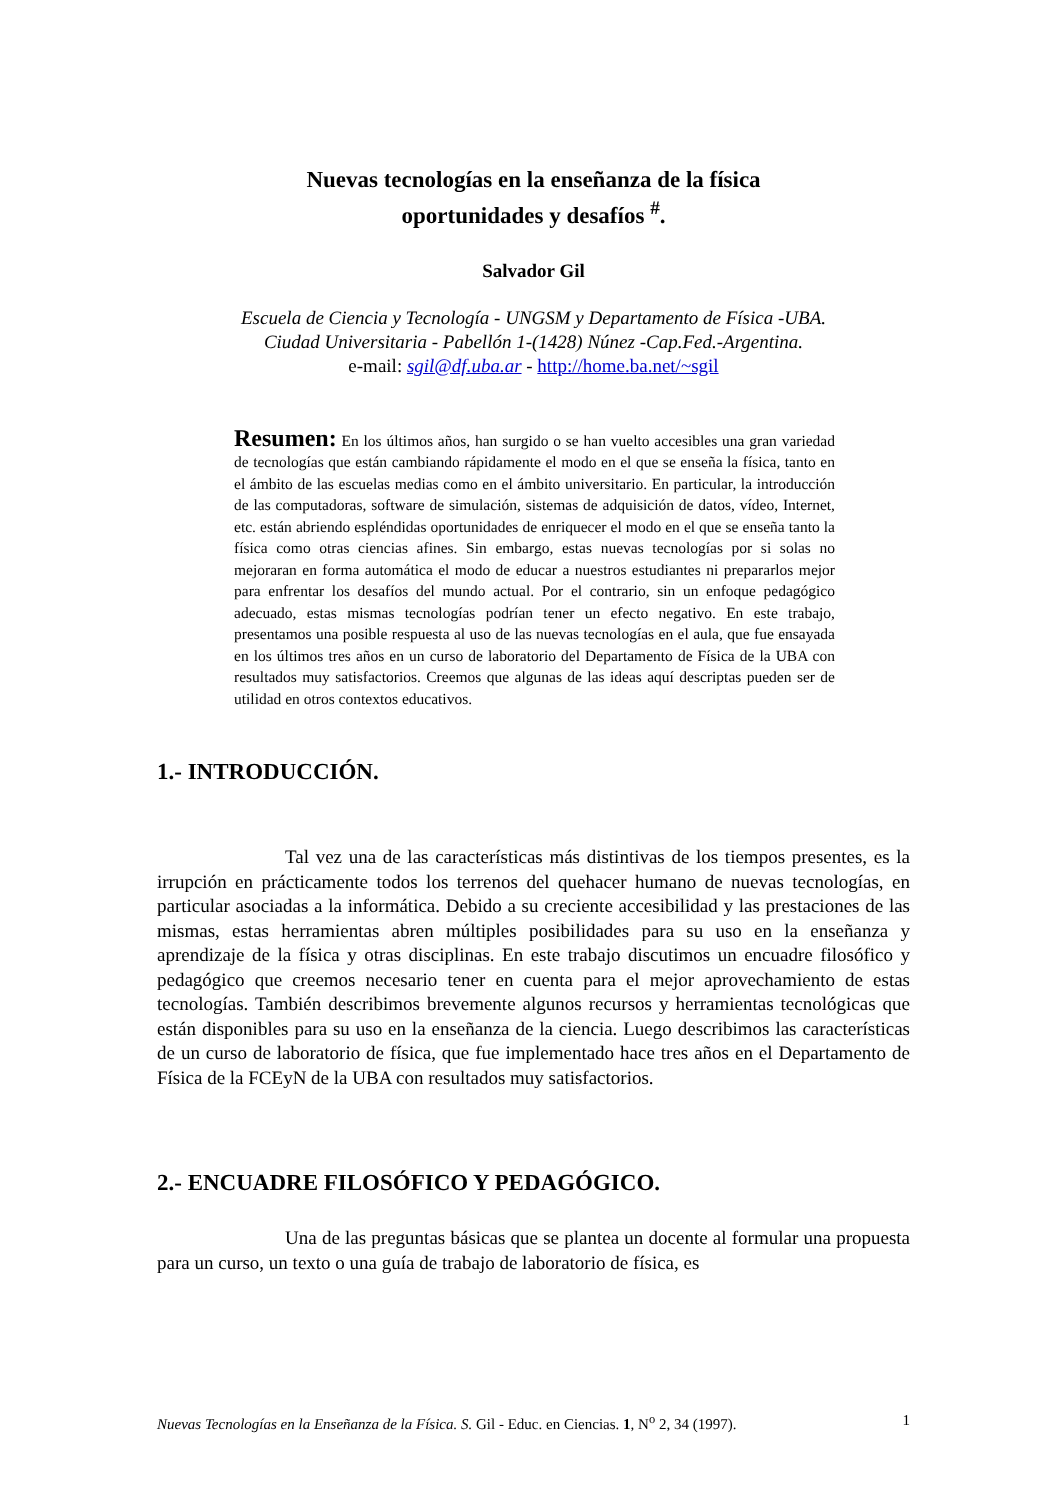Nuevas tecnologías en la enseñanza de la física
oportunidades y desafíos <sup>#</sup>.
Salvador Gil
Escuela de Ciencia y Tecnología - UNGSM y Departamento de Física -UBA.
Ciudad Universitaria - Pabellón 1-(1428) Núnez -Cap.Fed.-Argentina.
e-mail: sgil@df.uba.ar - http://home.ba.net/~sgil
Resumen: En los últimos años, han surgido o se han vuelto accesibles una gran variedad de tecnologías que están cambiando rápidamente el modo en el que se enseña la física, tanto en el ámbito de las escuelas medias como en el ámbito universitario. En particular, la introducción de las computadoras, software de simulación, sistemas de adquisición de datos, vídeo, Internet, etc. están abriendo espléndidas oportunidades de enriquecer el modo en el que se enseña tanto la física como otras ciencias afines. Sin embargo, estas nuevas tecnologías por si solas no mejoraran en forma automática el modo de educar a nuestros estudiantes ni prepararlos mejor para enfrentar los desafíos del mundo actual. Por el contrario, sin un enfoque pedagógico adecuado, estas mismas tecnologías podrían tener un efecto negativo. En este trabajo, presentamos una posible respuesta al uso de las nuevas tecnologías en el aula, que fue ensayada en los últimos tres años en un curso de laboratorio del Departamento de Física de la UBA con resultados muy satisfactorios. Creemos que algunas de las ideas aquí descriptas pueden ser de utilidad en otros contextos educativos.
1.- INTRODUCCIÓN.
Tal vez una de las características más distintivas de los tiempos presentes, es la irrupción en prácticamente todos los terrenos del quehacer humano de nuevas tecnologías, en particular asociadas a la informática. Debido a su creciente accesibilidad y las prestaciones de las mismas, estas herramientas abren múltiples posibilidades para su uso en la enseñanza y aprendizaje de la física y otras disciplinas. En este trabajo discutimos un encuadre filosófico y pedagógico que creemos necesario tener en cuenta para el mejor aprovechamiento de estas tecnologías. También describimos brevemente algunos recursos y herramientas tecnológicas que están disponibles para su uso en la enseñanza de la ciencia. Luego describimos las características de un curso de laboratorio de física, que fue implementado hace tres años en el Departamento de Física de la FCEyN de la UBA con resultados muy satisfactorios.
2.- ENCUADRE FILOSÓFICO Y PEDAGÓGICO.
Una de las preguntas básicas que se plantea un docente al formular una propuesta para un curso, un texto o una guía de trabajo de laboratorio de física, es
Nuevas Tecnologías en la Enseñanza de la Física. S. Gil - Educ. en Ciencias. 1, N<sup>o</sup> 2, 34 (1997). 1